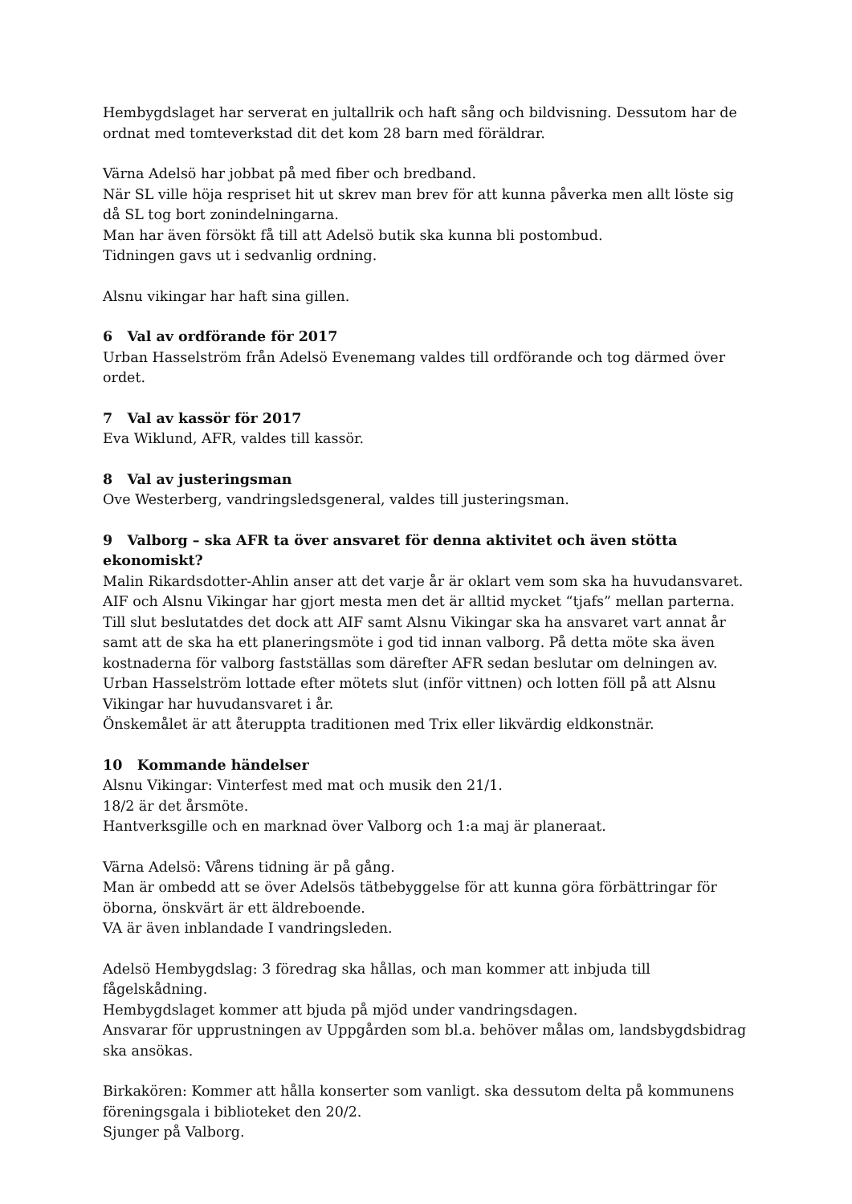Hembygdslaget har serverat en jultallrik och haft sång och bildvisning. Dessutom har de ordnat med tomteverkstad dit det kom 28 barn med föräldrar.
Värna Adelsö har jobbat på med fiber och bredband.
När SL ville höja respriset hit ut skrev man brev för att kunna påverka men allt löste sig då SL tog bort zonindelningarna.
Man har även försökt få till att Adelsö butik ska kunna bli postombud.
Tidningen gavs ut i sedvanlig ordning.
Alsnu vikingar har haft sina gillen.
6 Val av ordförande för 2017
Urban Hasselström från Adelsö Evenemang valdes till ordförande och tog därmed över ordet.
7 Val av kassör för 2017
Eva Wiklund, AFR, valdes till kassör.
8 Val av justeringsman
Ove Westerberg, vandringsledsgeneral, valdes till justeringsman.
9 Valborg – ska AFR ta över ansvaret för denna aktivitet och även stötta ekonomiskt?
Malin Rikardsdotter-Ahlin anser att det varje år är oklart vem som ska ha huvudansvaret. AIF och Alsnu Vikingar har gjort mesta men det är alltid mycket “tjafs” mellan parterna. Till slut beslutatdes det dock att AIF samt Alsnu Vikingar ska ha ansvaret vart annat år samt att de ska ha ett planeringsmöte i god tid innan valborg. På detta möte ska även kostnaderna för valborg fastställas som därefter AFR sedan beslutar om delningen av.
Urban Hasselström lottade efter mötets slut (inför vittnen) och lotten föll på att Alsnu Vikingar har huvudansvaret i år.
Önskemålet är att återuppta traditionen med Trix eller likvärdig eldkonstnär.
10 Kommande händelser
Alsnu Vikingar: Vinterfest med mat och musik den 21/1.
18/2 är det årsmöte.
Hantverksgille och en marknad över Valborg och 1:a maj är planeraat.
Värna Adelsö: Vårens tidning är på gång.
Man är ombedd att se över Adelsös tätbebyggelse för att kunna göra förbättringar för öborna, önskvärt är ett äldreboende.
VA är även inblandade I vandringsleden.
Adelsö Hembygdslag: 3 föredrag ska hållas, och man kommer att inbjuda till fågelskådning.
Hembygdslaget kommer att bjuda på mjöd under vandringsdagen.
Ansvarar för upprustningen av Uppgården som bl.a. behöver målas om, landsbygdsbidrag ska ansökas.
Birkakören: Kommer att hålla konserter som vanligt. ska dessutom delta på kommunens föreningsgala i biblioteket den 20/2.
Sjunger på Valborg.